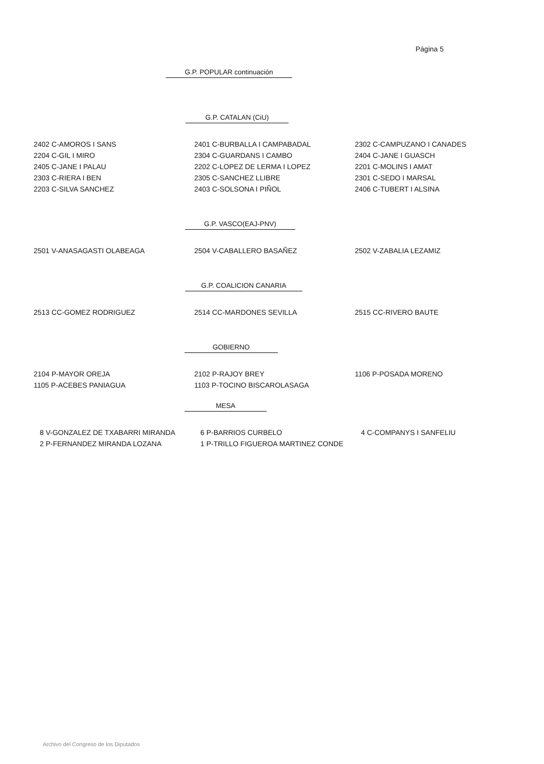Página 5
G.P. POPULAR continuación
G.P. CATALAN (CiU)
| 2402 C-AMOROS I SANS | 2401 C-BURBALLA I CAMPABADAL | 2302 C-CAMPUZANO I CANADES |
| 2204 C-GIL I MIRO | 2304 C-GUARDANS I CAMBO | 2404 C-JANE I GUASCH |
| 2405 C-JANE I PALAU | 2202 C-LOPEZ DE LERMA I LOPEZ | 2201 C-MOLINS I AMAT |
| 2303 C-RIERA I BEN | 2305 C-SANCHEZ LLIBRE | 2301 C-SEDO I MARSAL |
| 2203 C-SILVA SANCHEZ | 2403 C-SOLSONA I PIÑOL | 2406 C-TUBERT I ALSINA |
G.P. VASCO(EAJ-PNV)
| 2501 V-ANASAGASTI OLABEAGA | 2504 V-CABALLERO BASAÑEZ | 2502 V-ZABALIA LEZAMIZ |
G.P. COALICION CANARIA
| 2513 CC-GOMEZ RODRIGUEZ | 2514 CC-MARDONES SEVILLA | 2515 CC-RIVERO BAUTE |
GOBIERNO
| 2104 P-MAYOR OREJA | 2102 P-RAJOY BREY | 1106 P-POSADA MORENO |
| 1105 P-ACEBES PANIAGUA | 1103 P-TOCINO BISCAROLASAGA | |
MESA
| 8 V-GONZALEZ DE TXABARRI MIRANDA | 6 P-BARRIOS CURBELO | 4 C-COMPANYS I SANFELIU |
| 2 P-FERNANDEZ MIRANDA LOZANA | 1 P-TRILLO FIGUEROA MARTINEZ CONDE | |
Archivo del Congreso de los Diputados